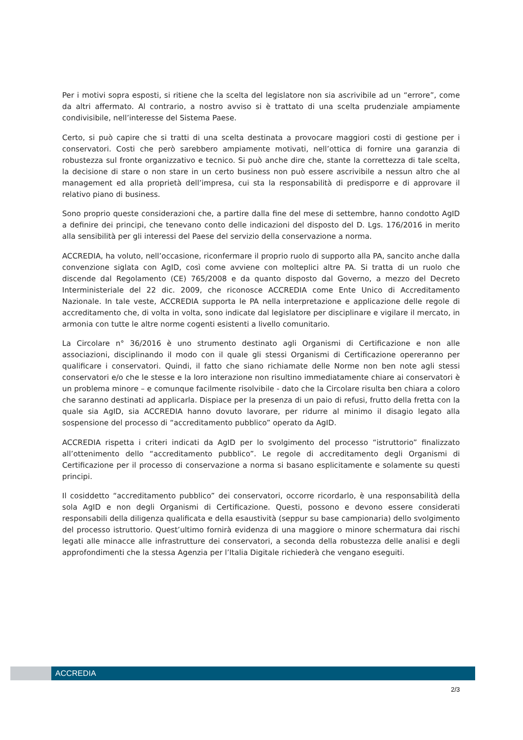Per i motivi sopra esposti, si ritiene che la scelta del legislatore non sia ascrivibile ad un “errore”, come da altri affermato. Al contrario, a nostro avviso si è trattato di una scelta prudenziale ampiamente condivisibile, nell’interesse del Sistema Paese.
Certo, si può capire che si tratti di una scelta destinata a provocare maggiori costi di gestione per i conservatori. Costi che però sarebbero ampiamente motivati, nell’ottica di fornire una garanzia di robustezza sul fronte organizzativo e tecnico. Si può anche dire che, stante la correttezza di tale scelta, la decisione di stare o non stare in un certo business non può essere ascrivibile a nessun altro che al management ed alla proprietà dell’impresa, cui sta la responsabilità di predisporre e di approvare il relativo piano di business.
Sono proprio queste considerazioni che, a partire dalla fine del mese di settembre, hanno condotto AgID a definire dei principi, che tenevano conto delle indicazioni del disposto del D. Lgs. 176/2016 in merito alla sensibilità per gli interessi del Paese del servizio della conservazione a norma.
ACCREDIA, ha voluto, nell’occasione, riconfermare il proprio ruolo di supporto alla PA, sancito anche dalla convenzione siglata con AgID, così come avviene con molteplici altre PA. Si tratta di un ruolo che discende dal Regolamento (CE) 765/2008 e da quanto disposto dal Governo, a mezzo del Decreto Interministeriale del 22 dic. 2009, che riconosce ACCREDIA come Ente Unico di Accreditamento Nazionale. In tale veste, ACCREDIA supporta le PA nella interpretazione e applicazione delle regole di accreditamento che, di volta in volta, sono indicate dal legislatore per disciplinare e vigilare il mercato, in armonia con tutte le altre norme cogenti esistenti a livello comunitario.
La Circolare n° 36/2016 è uno strumento destinato agli Organismi di Certificazione e non alle associazioni, disciplinando il modo con il quale gli stessi Organismi di Certificazione opereranno per qualificare i conservatori. Quindi, il fatto che siano richiamate delle Norme non ben note agli stessi conservatori e/o che le stesse e la loro interazione non risultino immediatamente chiare ai conservatori è un problema minore – e comunque facilmente risolvibile - dato che la Circolare risulta ben chiara a coloro che saranno destinati ad applicarla. Dispiace per la presenza di un paio di refusi, frutto della fretta con la quale sia AgID, sia ACCREDIA hanno dovuto lavorare, per ridurre al minimo il disagio legato alla sospensione del processo di “accreditamento pubblico” operato da AgID.
ACCREDIA rispetta i criteri indicati da AgID per lo svolgimento del processo “istruttorio” finalizzato all’ottenimento dello “accreditamento pubblico”. Le regole di accreditamento degli Organismi di Certificazione per il processo di conservazione a norma si basano esplicitamente e solamente su questi principi.
Il cosiddetto “accreditamento pubblico” dei conservatori, occorre ricordarlo, è una responsabilità della sola AgID e non degli Organismi di Certificazione. Questi, possono e devono essere considerati responsabili della diligenza qualificata e della esaustività (seppur su base campionaria) dello svolgimento del processo istruttorio. Quest’ultimo fornirà evidenza di una maggiore o minore schermatura dai rischi legati alle minacce alle infrastrutture dei conservatori, a seconda della robustezza delle analisi e degli approfondimenti che la stessa Agenzia per l’Italia Digitale richiederà che vengano eseguiti.
ACCREDIA
2/3